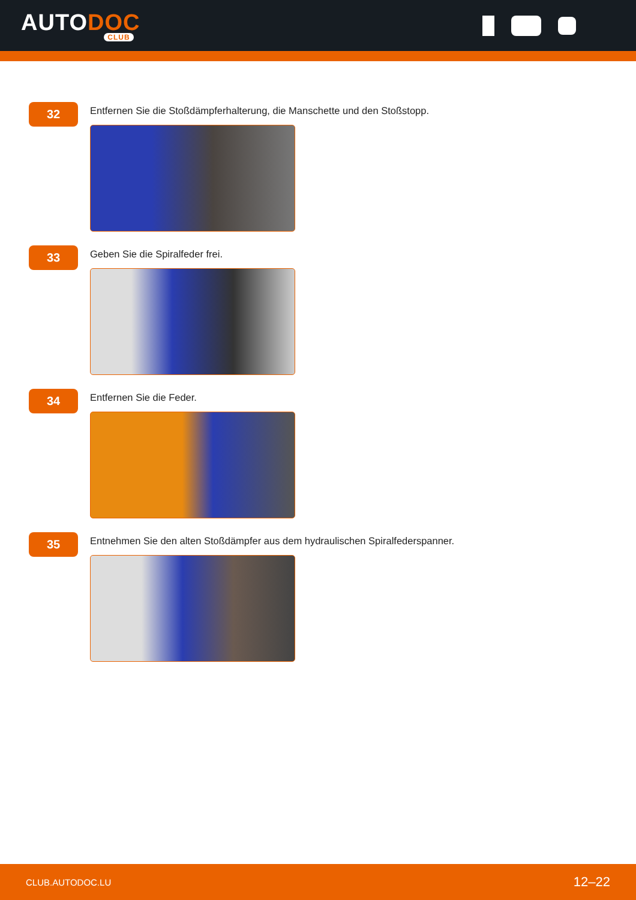AUTODOC
CLUB
32
Entfernen Sie die Stoßdämpferhalterung, die Manschette und den Stoßstopp.
33
Geben Sie die Spiralfeder frei.
34
Entfernen Sie die Feder.
35
Entnehmen Sie den alten Stoßdämpfer aus dem hydraulischen Spiralfederspanner.
CLUB.AUTODOC.LU 12–22